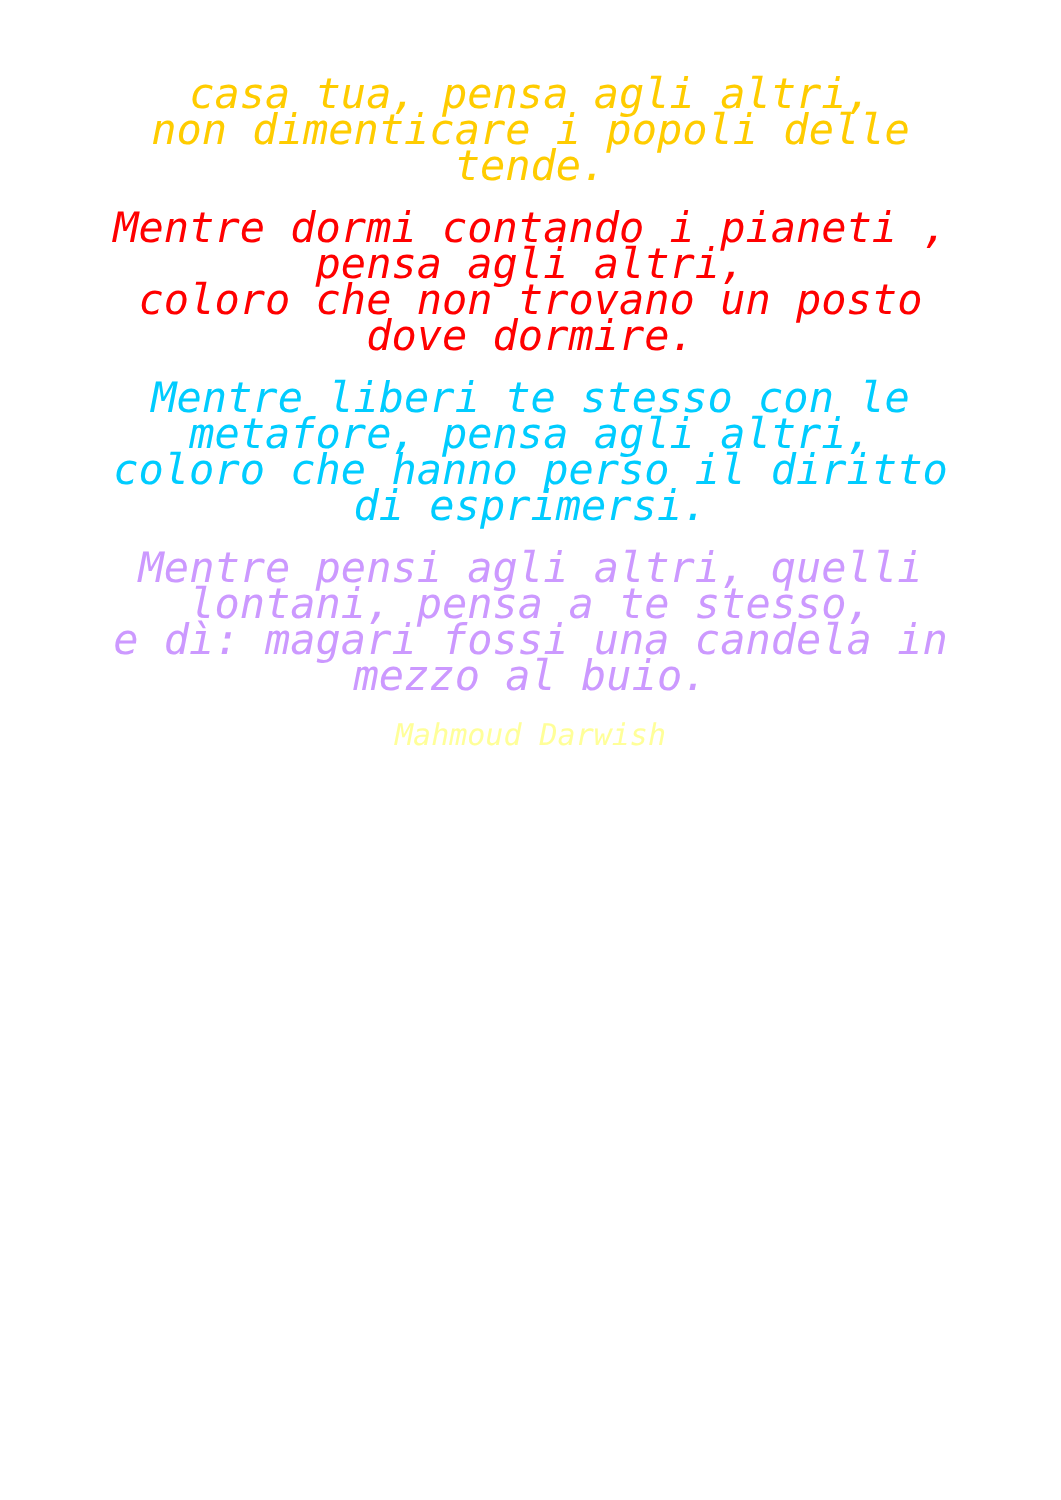casa tua, pensa agli altri,
non dimenticare i popoli delle
tende.
Mentre dormi contando i pianeti ,
pensa agli altri,
coloro che non trovano un posto
dove dormire.
Mentre liberi te stesso con le
metafore, pensa agli altri,
coloro che hanno perso il diritto
di esprimersi.
Mentre pensi agli altri, quelli
lontani, pensa a te stesso,
e dì: magari fossi una candela in
mezzo al buio.
Mahmoud Darwish